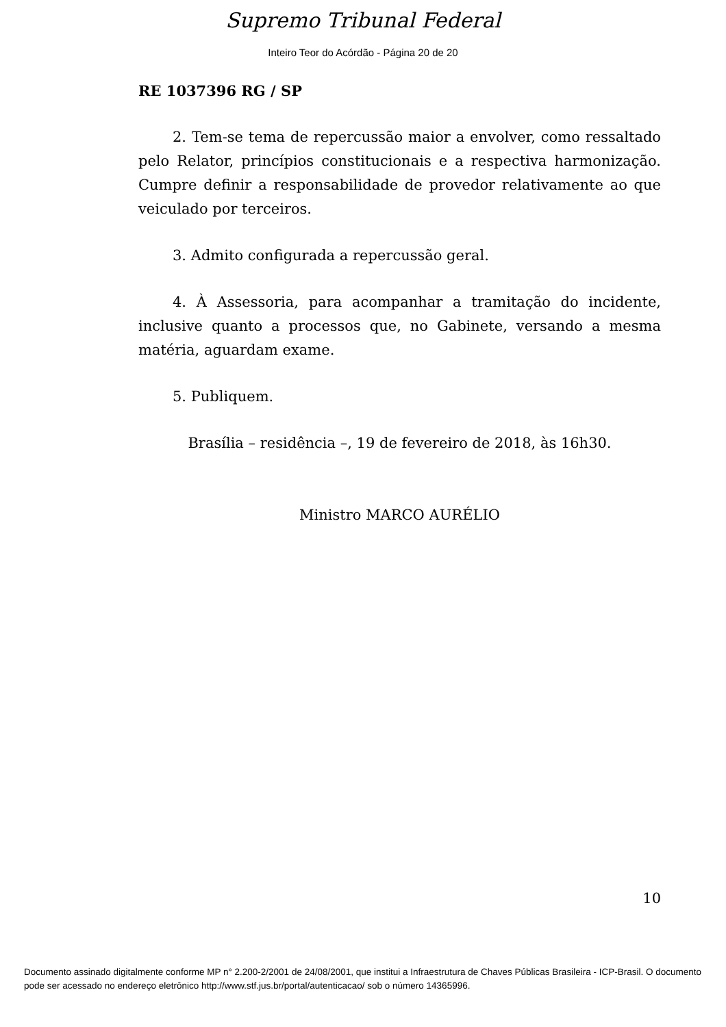Supremo Tribunal Federal
Inteiro Teor do Acórdão - Página 20 de 20
RE 1037396 RG / SP
2. Tem-se tema de repercussão maior a envolver, como ressaltado pelo Relator, princípios constitucionais e a respectiva harmonização. Cumpre definir a responsabilidade de provedor relativamente ao que veiculado por terceiros.
3. Admito configurada a repercussão geral.
4. À Assessoria, para acompanhar a tramitação do incidente, inclusive quanto a processos que, no Gabinete, versando a mesma matéria, aguardam exame.
5. Publiquem.
Brasília – residência –, 19 de fevereiro de 2018, às 16h30.
Ministro MARCO AURÉLIO
10
Documento assinado digitalmente conforme MP n° 2.200-2/2001 de 24/08/2001, que institui a Infraestrutura de Chaves Públicas Brasileira - ICP-Brasil. O documento pode ser acessado no endereço eletrônico http://www.stf.jus.br/portal/autenticacao/ sob o número 14365996.